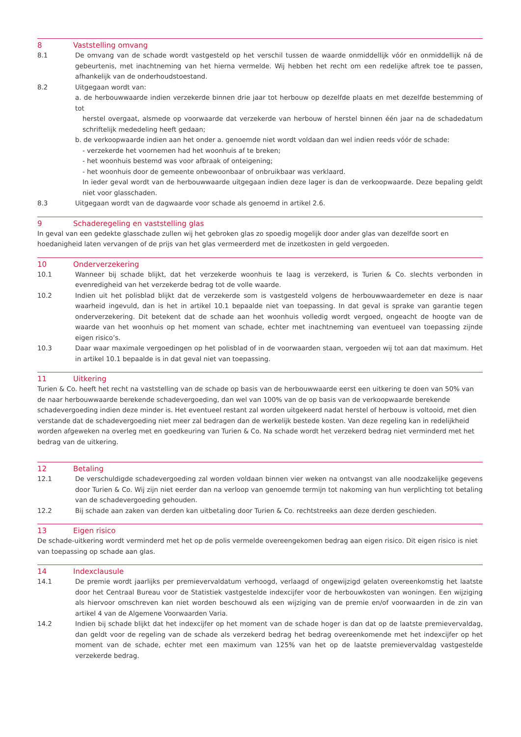8 Vaststelling omvang
8.1 De omvang van de schade wordt vastgesteld op het verschil tussen de waarde onmiddellijk vóór en onmiddellijk ná de gebeurtenis, met inachtneming van het hierna vermelde. Wij hebben het recht om een redelijke aftrek toe te passen, afhankelijk van de onderhoudstoestand.
8.2 Uitgegaan wordt van:
a. de herbouwwaarde indien verzekerde binnen drie jaar tot herbouw op dezelfde plaats en met dezelfde bestemming of tot
herstel overgaat, alsmede op voorwaarde dat verzekerde van herbouw of herstel binnen één jaar na de schadedatum schriftelijk mededeling heeft gedaan;
b. de verkoopwaarde indien aan het onder a. genoemde niet wordt voldaan dan wel indien reeds vóór de schade:
- verzekerde het voornemen had het woonhuis af te breken;
- het woonhuis bestemd was voor afbraak of onteigening;
- het woonhuis door de gemeente onbewoonbaar of onbruikbaar was verklaard.
In ieder geval wordt van de herbouwwaarde uitgegaan indien deze lager is dan de verkoopwaarde. Deze bepaling geldt niet voor glasschaden.
8.3 Uitgegaan wordt van de dagwaarde voor schade als genoemd in artikel 2.6.
9 Schaderegeling en vaststelling glas
In geval van een gedekte glasschade zullen wij het gebroken glas zo spoedig mogelijk door ander glas van dezelfde soort en hoedanigheid laten vervangen of de prijs van het glas vermeerderd met de inzetkosten in geld vergoeden.
10 Onderverzekering
10.1 Wanneer bij schade blijkt, dat het verzekerde woonhuis te laag is verzekerd, is Turien & Co. slechts verbonden in evenredigheid van het verzekerde bedrag tot de volle waarde.
10.2 Indien uit het polisblad blijkt dat de verzekerde som is vastgesteld volgens de herbouwwaardemeter en deze is naar waarheid ingevuld, dan is het in artikel 10.1 bepaalde niet van toepassing. In dat geval is sprake van garantie tegen onderverzekering. Dit betekent dat de schade aan het woonhuis volledig wordt vergoed, ongeacht de hoogte van de waarde van het woonhuis op het moment van schade, echter met inachtneming van eventueel van toepassing zijnde eigen risico’s.
10.3 Daar waar maximale vergoedingen op het polisblad of in de voorwaarden staan, vergoeden wij tot aan dat maximum. Het in artikel 10.1 bepaalde is in dat geval niet van toepassing.
11 Uitkering
Turien & Co. heeft het recht na vaststelling van de schade op basis van de herbouwwaarde eerst een uitkering te doen van 50% van de naar herbouwwaarde berekende schadevergoeding, dan wel van 100% van de op basis van de verkoopwaarde berekende schadevergoeding indien deze minder is. Het eventueel restant zal worden uitgekeerd nadat herstel of herbouw is voltooid, met dien verstande dat de schadevergoeding niet meer zal bedragen dan de werkelijk bestede kosten. Van deze regeling kan in redelijkheid worden afgeweken na overleg met en goedkeuring van Turien & Co. Na schade wordt het verzekerd bedrag niet verminderd met het bedrag van de uitkering.
12 Betaling
12.1 De verschuldigde schadevergoeding zal worden voldaan binnen vier weken na ontvangst van alle noodzakelijke gegevens door Turien & Co. Wij zijn niet eerder dan na verloop van genoemde termijn tot nakoming van hun verplichting tot betaling van de schadevergoeding gehouden.
12.2 Bij schade aan zaken van derden kan uitbetaling door Turien & Co. rechtstreeks aan deze derden geschieden.
13 Eigen risico
De schade-uitkering wordt verminderd met het op de polis vermelde overeengekomen bedrag aan eigen risico. Dit eigen risico is niet van toepassing op schade aan glas.
14 Indexclausule
14.1 De premie wordt jaarlijks per premievervaldatum verhoogd, verlaagd of ongewijzigd gelaten overeenkomstig het laatste door het Centraal Bureau voor de Statistiek vastgestelde indexcijfer voor de herbouwkosten van woningen. Een wijziging als hiervoor omschreven kan niet worden beschouwd als een wijziging van de premie en/of voorwaarden in de zin van artikel 4 van de Algemene Voorwaarden Varia.
14.2 Indien bij schade blijkt dat het indexcijfer op het moment van de schade hoger is dan dat op de laatste premievervaldag, dan geldt voor de regeling van de schade als verzekerd bedrag het bedrag overeenkomende met het indexcijfer op het moment van de schade, echter met een maximum van 125% van het op de laatste premievervaldag vastgestelde verzekerde bedrag.